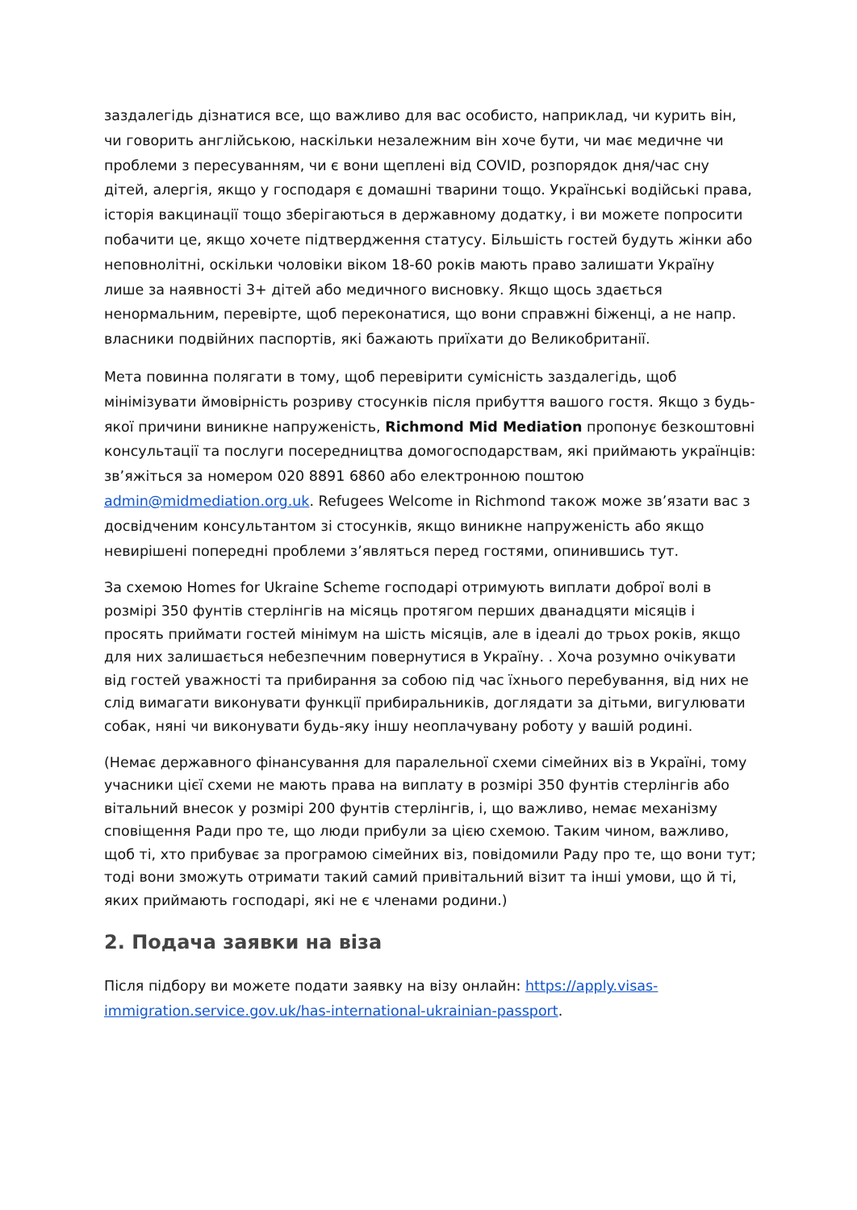заздалегідь дізнатися все, що важливо для вас особисто, наприклад, чи курить він, чи говорить англійською, наскільки незалежним він хоче бути, чи має медичне чи проблеми з пересуванням, чи є вони щеплені від COVID, розпорядок дня/час сну дітей, алергія, якщо у господаря є домашні тварини тощо. Українські водійські права, історія вакцинації тощо зберігаються в державному додатку, і ви можете попросити побачити це, якщо хочете підтвердження статусу. Більшість гостей будуть жінки або неповнолітні, оскільки чоловіки віком 18-60 років мають право залишати Україну лише за наявності 3+ дітей або медичного висновку. Якщо щось здається ненормальним, перевірте, щоб переконатися, що вони справжні біженці, а не напр. власники подвійних паспортів, які бажають приїхати до Великобританії.
Мета повинна полягати в тому, щоб перевірити сумісність заздалегідь, щоб мінімізувати ймовірність розриву стосунків після прибуття вашого гостя. Якщо з будь-якої причини виникне напруженість, Richmond Mid Mediation пропонує безкоштовні консультації та послуги посередництва домогосподарствам, які приймають українців: зв’яжіться за номером 020 8891 6860 або електронною поштою admin@midmediation.org.uk. Refugees Welcome in Richmond також може зв’язати вас з досвідченим консультантом зі стосунків, якщо виникне напруженість або якщо невирішені попередні проблеми з’являться перед гостями, опинившись тут.
За схемою Homes for Ukraine Scheme господарі отримують виплати доброї волі в розмірі 350 фунтів стерлінгів на місяць протягом перших дванадцяти місяців і просять приймати гостей мінімум на шість місяців, але в ідеалі до трьох років, якщо для них залишається небезпечним повернутися в Україну. . Хоча розумно очікувати від гостей уважності та прибирання за собою під час їхнього перебування, від них не слід вимагати виконувати функції прибиральників, доглядати за дітьми, вигулювати собак, няні чи виконувати будь-яку іншу неоплачувану роботу у вашій родині.
(Немає державного фінансування для паралельної схеми сімейних віз в Україні, тому учасники цієї схеми не мають права на виплату в розмірі 350 фунтів стерлінгів або вітальний внесок у розмірі 200 фунтів стерлінгів, і, що важливо, немає механізму сповіщення Ради про те, що люди прибули за цією схемою. Таким чином, важливо, щоб ті, хто прибуває за програмою сімейних віз, повідомили Раду про те, що вони тут; тоді вони зможуть отримати такий самий привітальний візит та інші умови, що й ті, яких приймають господарі, які не є членами родини.)
2. Подача заявки на віза
Після підбору ви можете подати заявку на візу онлайн: https://apply.visas-immigration.service.gov.uk/has-international-ukrainian-passport.